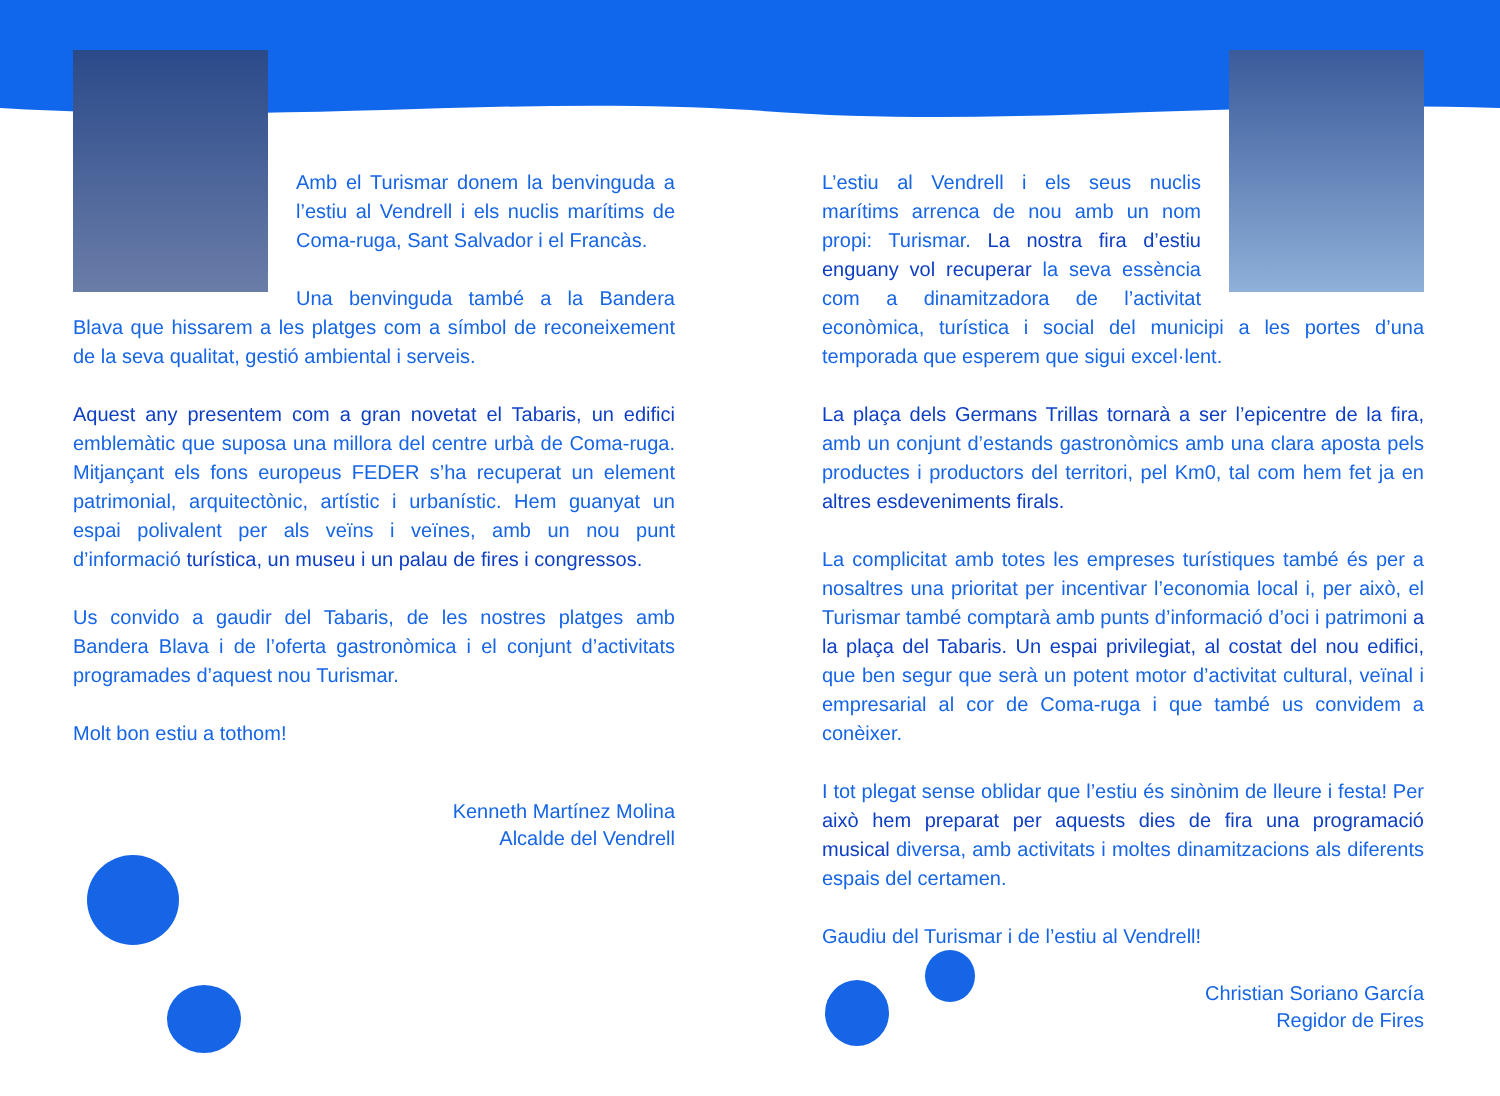Amb el Turismar donem la benvinguda a l’estiu al Vendrell i els nuclis marítims de Coma-ruga, Sant Salvador i el Francàs.
Una benvinguda també a la Bandera Blava que hissarem a les platges com a símbol de reconeixement de la seva qualitat, gestió ambiental i serveis.
Aquest any presentem com a gran novetat el Tabaris, un edifici emblemàtic que suposa una millora del centre urbà de Coma-ruga. Mitjançant els fons europeus FEDER s’ha recuperat un element patrimonial, arquitectònic, artístic i urbanístic. Hem guanyat un espai polivalent per als veïns i veïnes, amb un nou punt d’informació turística, un museu i un palau de fires i congressos.
Us convido a gaudir del Tabaris, de les nostres platges amb Bandera Blava i de l’oferta gastronòmica i el conjunt d’activitats programades d’aquest nou Turismar.
Molt bon estiu a tothom!
Kenneth Martínez Molina
Alcalde del Vendrell
L’estiu al Vendrell i els seus nuclis marítims arrenca de nou amb un nom propi: Turismar. La nostra fira d’estiu enguany vol recuperar la seva essència com a dinamitzadora de l’activitat econòmica, turística i social del municipi a les portes d’una temporada que esperem que sigui excel·lent.
La plaça dels Germans Trillas tornarà a ser l’epicentre de la fira, amb un conjunt d’estands gastronòmics amb una clara aposta pels productes i productors del territori, pel Km0, tal com hem fet ja en altres esdeveniments firals.
La complicitat amb totes les empreses turístiques també és per a nosaltres una prioritat per incentivar l’economia local i, per això, el Turismar també comptarà amb punts d’informació d’oci i patrimoni a la plaça del Tabaris. Un espai privilegiat, al costat del nou edifici, que ben segur que serà un potent motor d’activitat cultural, veïnal i empresarial al cor de Coma-ruga i que també us convidem a conèixer.
I tot plegat sense oblidar que l’estiu és sinònim de lleure i festa! Per això hem preparat per aquests dies de fira una programació musical diversa, amb activitats i moltes dinamitzacions als diferents espais del certamen.
Gaudiu del Turismar i de l’estiu al Vendrell!
Christian Soriano García
Regidor de Fires